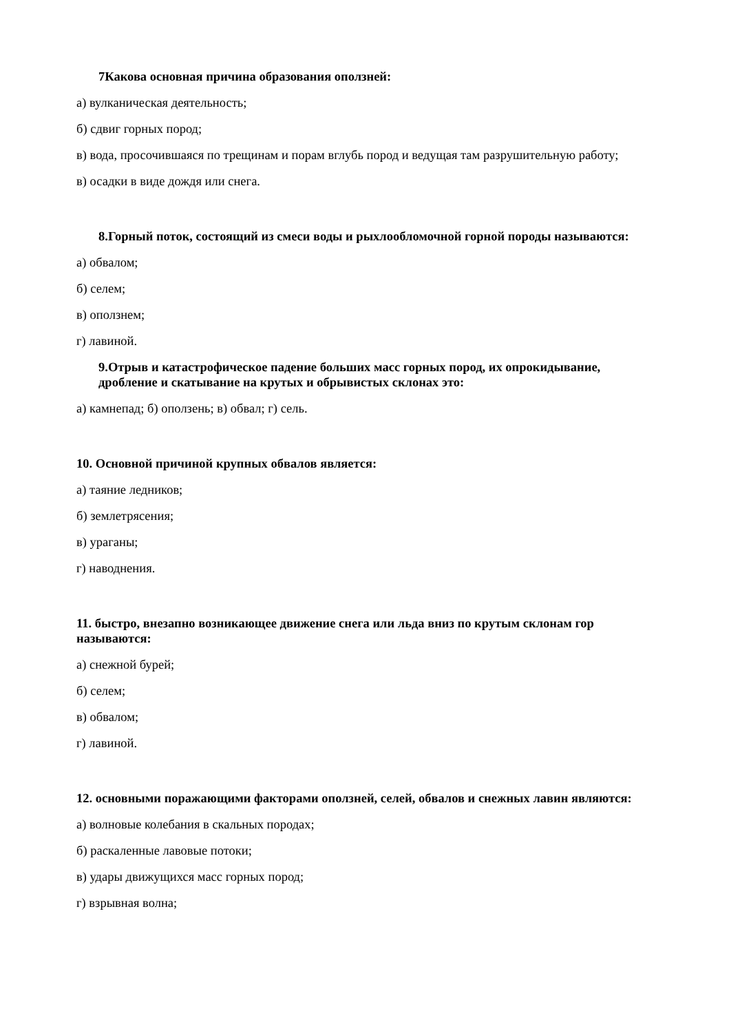7Какова основная причина образования оползней:
а) вулканическая деятельность;
б) сдвиг горных пород;
в) вода, просочившаяся по трещинам и порам вглубь пород и ведущая там разрушительную работу;
в) осадки в виде дождя или снега.
8.Горный поток, состоящий из смеси воды и рыхлообломочной горной породы называются:
а) обвалом;
б) селем;
в) оползнем;
г) лавиной.
9.Отрыв и катастрофическое падение больших масс горных пород, их опрокидывание, дробление и скатывание на крутых и обрывистых склонах это:
а) камнепад; б) оползень; в) обвал; г) сель.
10. Основной причиной крупных обвалов является:
а) таяние ледников;
б) землетрясения;
в) ураганы;
г) наводнения.
11. быстро, внезапно возникающее движение снега или льда вниз по крутым склонам гор называются:
а) снежной бурей;
б) селем;
в) обвалом;
г) лавиной.
12. основными поражающими факторами оползней, селей, обвалов и снежных лавин являются:
а) волновые колебания в скальных породах;
б) раскаленные лавовые потоки;
в) удары движущихся масс горных пород;
г) взрывная волна;